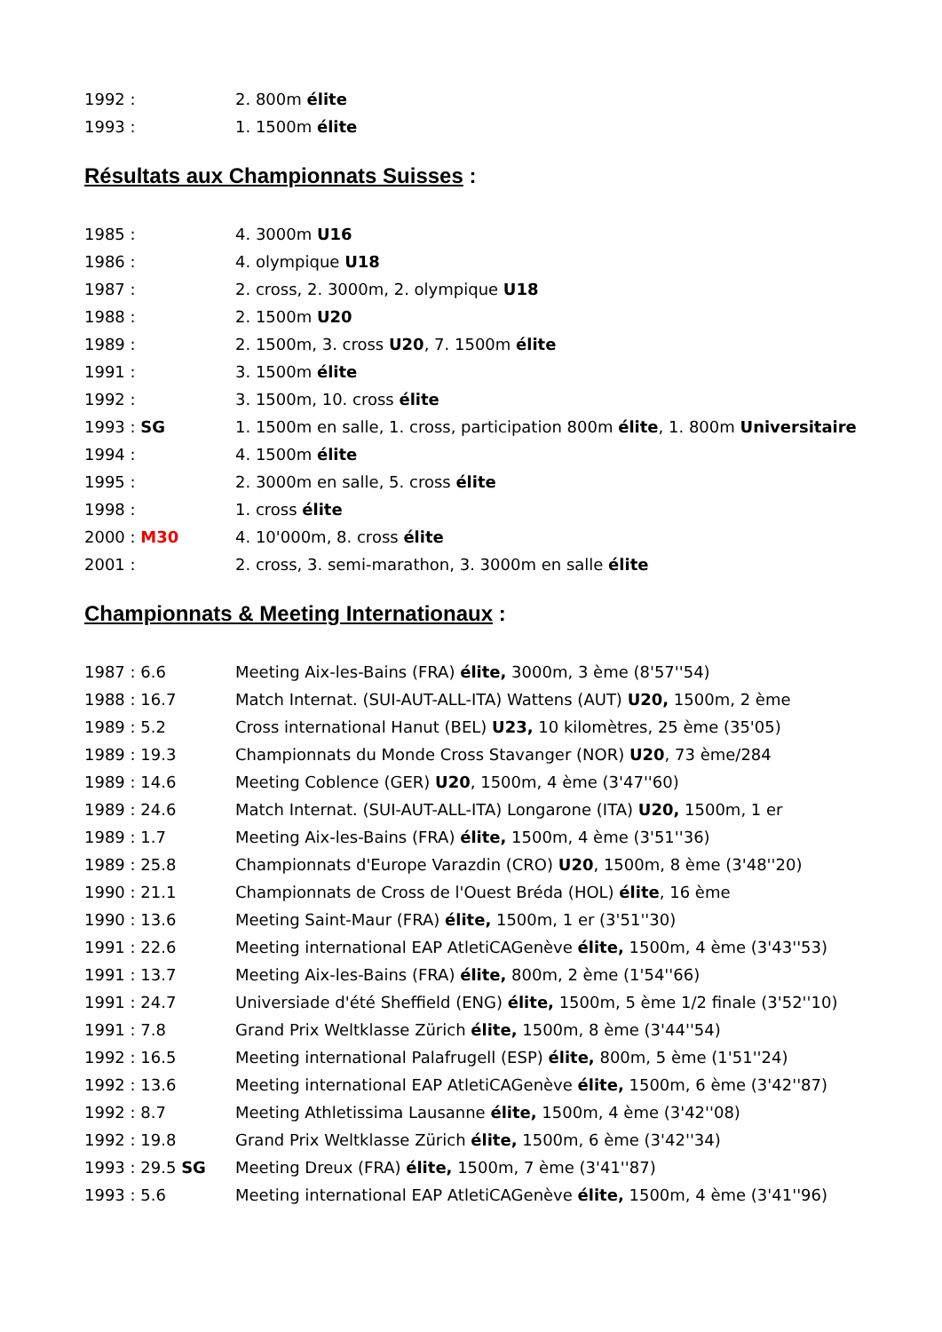1992 : 2. 800m élite
1993 : 1. 1500m élite
Résultats aux Championnats Suisses :
1985 : 4. 3000m U16
1986 : 4. olympique U18
1987 : 2. cross, 2. 3000m, 2. olympique U18
1988 : 2. 1500m U20
1989 : 2. 1500m, 3. cross U20, 7. 1500m élite
1991 : 3. 1500m élite
1992 : 3. 1500m, 10. cross élite
1993 : SG 1. 1500m en salle, 1. cross, participation 800m élite, 1. 800m Universitaire
1994 : 4. 1500m élite
1995 : 2. 3000m en salle, 5. cross élite
1998 : 1. cross élite
2000 : M30 4. 10'000m, 8. cross élite
2001 : 2. cross, 3. semi-marathon, 3. 3000m en salle élite
Championnats & Meeting Internationaux :
1987 : 6.6 Meeting Aix-les-Bains (FRA) élite, 3000m, 3 ème (8'57''54)
1988 : 16.7 Match Internat. (SUI-AUT-ALL-ITA) Wattens (AUT) U20, 1500m, 2 ème
1989 : 5.2 Cross international Hanut (BEL) U23, 10 kilomètres, 25 ème (35'05)
1989 : 19.3 Championnats du Monde Cross Stavanger (NOR) U20, 73 ème/284
1989 : 14.6 Meeting Coblence (GER) U20, 1500m, 4 ème (3'47''60)
1989 : 24.6 Match Internat. (SUI-AUT-ALL-ITA) Longarone (ITA) U20, 1500m, 1 er
1989 : 1.7 Meeting Aix-les-Bains (FRA) élite, 1500m, 4 ème (3'51''36)
1989 : 25.8 Championnats d'Europe Varazdin (CRO) U20, 1500m, 8 ème (3'48''20)
1990 : 21.1 Championnats de Cross de l'Ouest Bréda (HOL) élite, 16 ème
1990 : 13.6 Meeting Saint-Maur (FRA) élite, 1500m, 1 er (3'51''30)
1991 : 22.6 Meeting international EAP AtletiCAGenève élite, 1500m, 4 ème (3'43''53)
1991 : 13.7 Meeting Aix-les-Bains (FRA) élite, 800m, 2 ème (1'54''66)
1991 : 24.7 Universiade d'été Sheffield (ENG) élite, 1500m, 5 ème 1/2 finale (3'52''10)
1991 : 7.8 Grand Prix Weltklasse Zürich élite, 1500m, 8 ème (3'44''54)
1992 : 16.5 Meeting international Palafrugell (ESP) élite, 800m, 5 ème (1'51''24)
1992 : 13.6 Meeting international EAP AtletiCAGenève élite, 1500m, 6 ème (3'42''87)
1992 : 8.7 Meeting Athletissima Lausanne élite, 1500m, 4 ème (3'42''08)
1992 : 19.8 Grand Prix Weltklasse Zürich élite, 1500m, 6 ème (3'42''34)
1993 : 29.5 SG Meeting Dreux (FRA) élite, 1500m, 7 ème (3'41''87)
1993 : 5.6 Meeting international EAP AtletiCAGenève élite, 1500m, 4 ème (3'41''96)